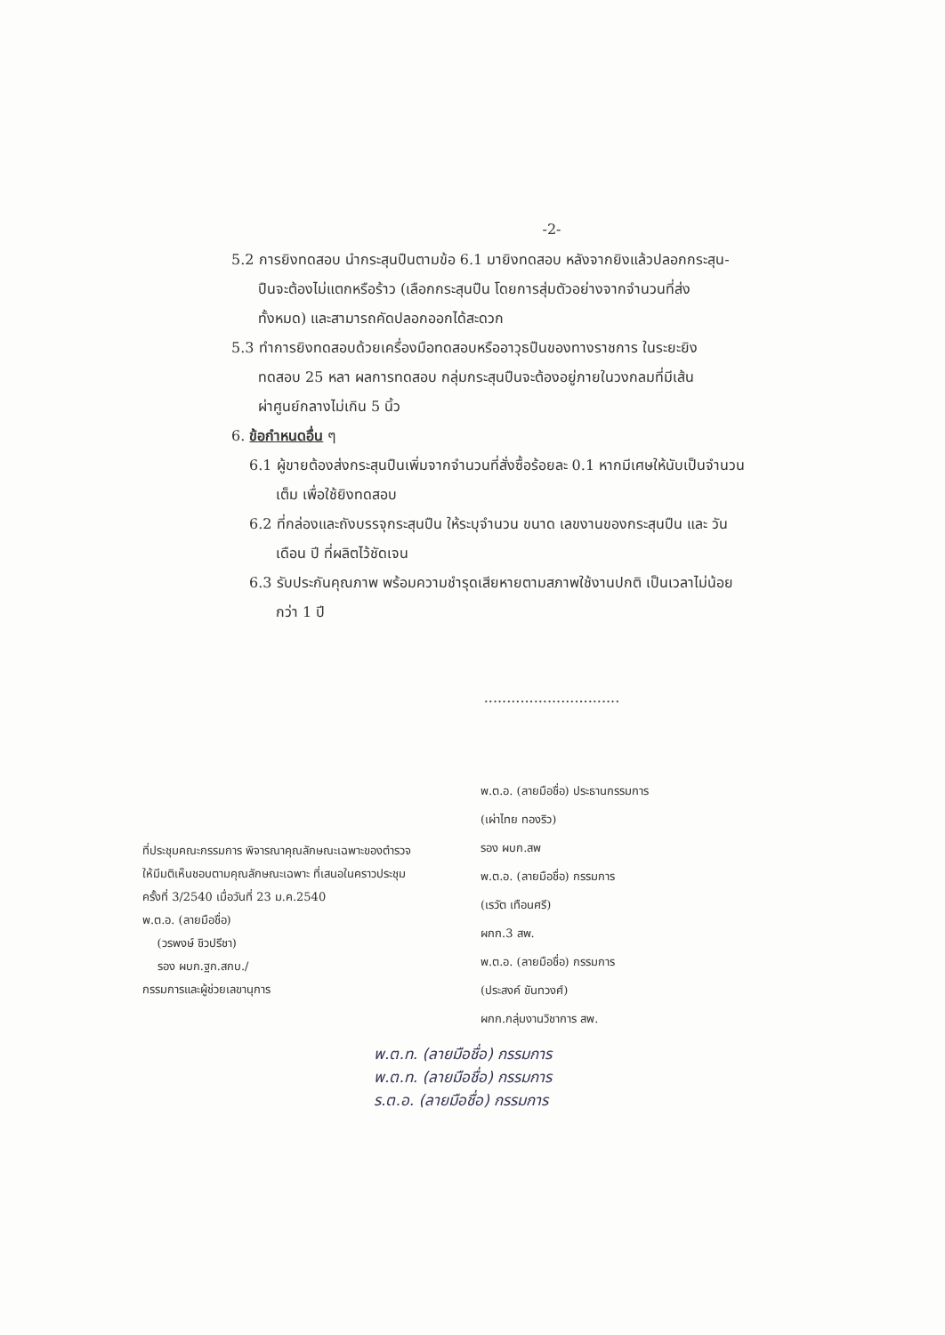-2-
5.2 การยิงทดสอบ นำกระสุนปืนตามข้อ 6.1 มายิงทดสอบ หลังจากยิงแล้วปลอกกระสุน-
ปืนจะต้องไม่แตกหรือร้าว (เลือกกระสุนปืน โดยการสุ่มตัวอย่างจากจำนวนที่ส่ง
ทั้งหมด) และสามารถคัดปลอกออกได้สะดวก
5.3 ทำการยิงทดสอบด้วยเครื่องมือทดสอบหรืออาวุธปืนของทางราชการ ในระยะยิง
ทดสอบ 25 หลา ผลการทดสอบ กลุ่มกระสุนปืนจะต้องอยู่ภายในวงกลมที่มีเส้น
ผ่าศูนย์กลางไม่เกิน 5 นิ้ว
6. ข้อกำหนดอื่น ๆ
6.1 ผู้ขายต้องส่งกระสุนปืนเพิ่มจากจำนวนที่สั่งซื้อร้อยละ 0.1 หากมีเศษให้นับเป็นจำนวน
เต็ม เพื่อใช้ยิงทดสอบ
6.2 ที่กล่องและถังบรรจุกระสุนปืน ให้ระบุจำนวน ขนาด เลขงานของกระสุนปืน และ วัน
เดือน ปี ที่ผลิตไว้ชัดเจน
6.3 รับประกันคุณภาพ พร้อมความชำรุดเสียหายตามสภาพใช้งานปกติ เป็นเวลาไม่น้อย
กว่า 1 ปี
..............................
ที่ประชุมคณะกรรมการ พิจารณาคุณลักษณะเฉพาะของตำรวจ
ให้มีมติเห็นชอบตามคุณลักษณะเฉพาะ ที่เสนอในคราวประชุม
ครั้งที่ 3/2540 เมื่อวันที่ 23 ม.ค.2540
พ.ต.อ. (ลายมือชื่อ)
(วรพงษ์ ชิวปรีชา)
รอง ผบก.ฐก.สกบ./
กรรมการและผู้ช่วยเลขานุการ
พ.ต.อ. (ลายมือชื่อ) ประธานกรรมการ
(เผ่าไทย ทองริว)
รอง ผบก.สพ
พ.ต.อ. (ลายมือชื่อ) กรรมการ
(เรวัต เทือนศรี)
ผกก.3 สพ.
พ.ต.อ. (ลายมือชื่อ) กรรมการ
(ประสงค์ ขันทวงศ์)
ผกก.กลุ่มงานวิชาการ สพ.
พ.ต.ท. (ลายมือชื่อ) กรรมการ
พ.ต.ท. (ลายมือชื่อ) กรรมการ
ร.ต.อ. (ลายมือชื่อ) กรรมการ